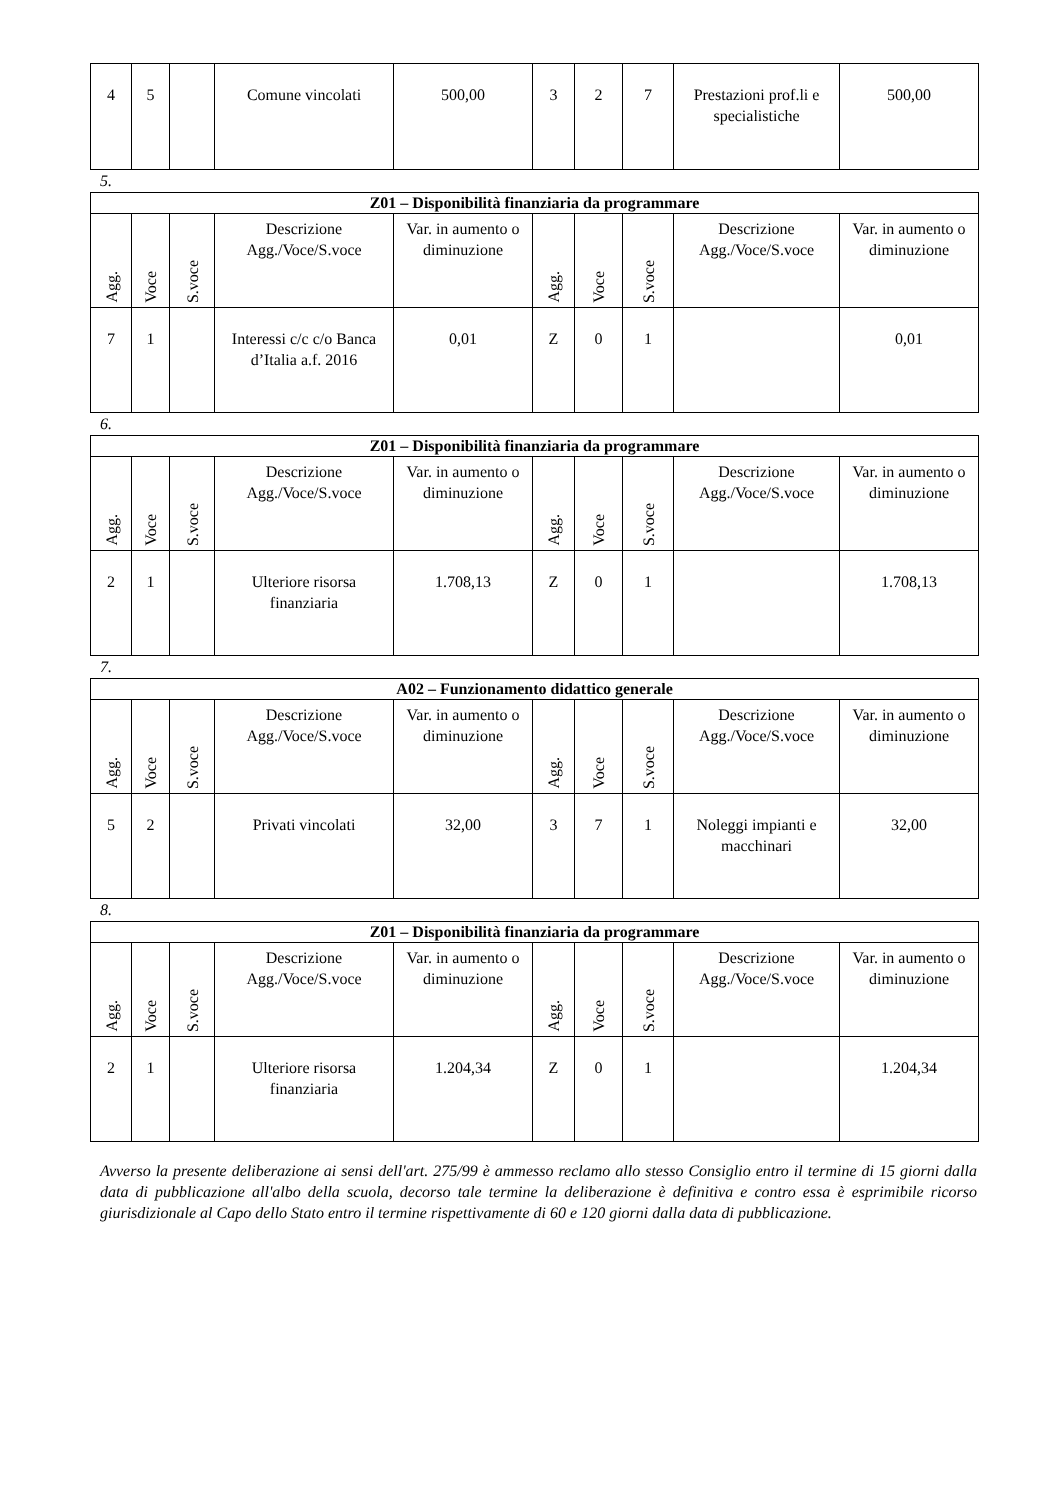| 4 | 5 | | Comune vincolati | 500,00 | 3 | 2 | 7 | Prestazioni prof.li e specialistiche | 500,00 |
5.
| Z01 – Disponibilità finanziaria da programmare | | | | | | | | | |
| --- | --- | --- | --- | --- | --- | --- | --- | --- | --- |
| Agg. | Voce | S.voce | Descrizione Agg./Voce/S.voce | Var. in aumento o diminuzione | Agg. | Voce | S.voce | Descrizione Agg./Voce/S.voce | Var. in aumento o diminuzione |
| 7 | 1 | | Interessi c/c c/o Banca d’Italia a.f. 2016 | 0,01 | Z | 0 | 1 | | 0,01 |
6.
| Z01 – Disponibilità finanziaria da programmare | | | | | | | | | |
| --- | --- | --- | --- | --- | --- | --- | --- | --- | --- |
| Agg. | Voce | S.voce | Descrizione Agg./Voce/S.voce | Var. in aumento o diminuzione | Agg. | Voce | S.voce | Descrizione Agg./Voce/S.voce | Var. in aumento o diminuzione |
| 2 | 1 | | Ulteriore risorsa finanziaria | 1.708,13 | Z | 0 | 1 | | 1.708,13 |
7.
| A02 – Funzionamento didattico generale | | | | | | | | | |
| --- | --- | --- | --- | --- | --- | --- | --- | --- | --- |
| Agg. | Voce | S.voce | Descrizione Agg./Voce/S.voce | Var. in aumento o diminuzione | Agg. | Voce | S.voce | Descrizione Agg./Voce/S.voce | Var. in aumento o diminuzione |
| 5 | 2 | | Privati vincolati | 32,00 | 3 | 7 | 1 | Noleggi impianti e macchinari | 32,00 |
8.
| Z01 – Disponibilità finanziaria da programmare | | | | | | | | | |
| --- | --- | --- | --- | --- | --- | --- | --- | --- | --- |
| Agg. | Voce | S.voce | Descrizione Agg./Voce/S.voce | Var. in aumento o diminuzione | Agg. | Voce | S.voce | Descrizione Agg./Voce/S.voce | Var. in aumento o diminuzione |
| 2 | 1 | | Ulteriore risorsa finanziaria | 1.204,34 | Z | 0 | 1 | | 1.204,34 |
Avverso la presente deliberazione ai sensi dell'art. 275/99 è ammesso reclamo allo stesso Consiglio entro il termine di 15 giorni dalla data di pubblicazione all'albo della scuola, decorso tale termine la deliberazione è definitiva e contro essa è esprimibile ricorso giurisdizionale al Capo dello Stato entro il termine rispettivamente di 60 e 120 giorni dalla data di pubblicazione.